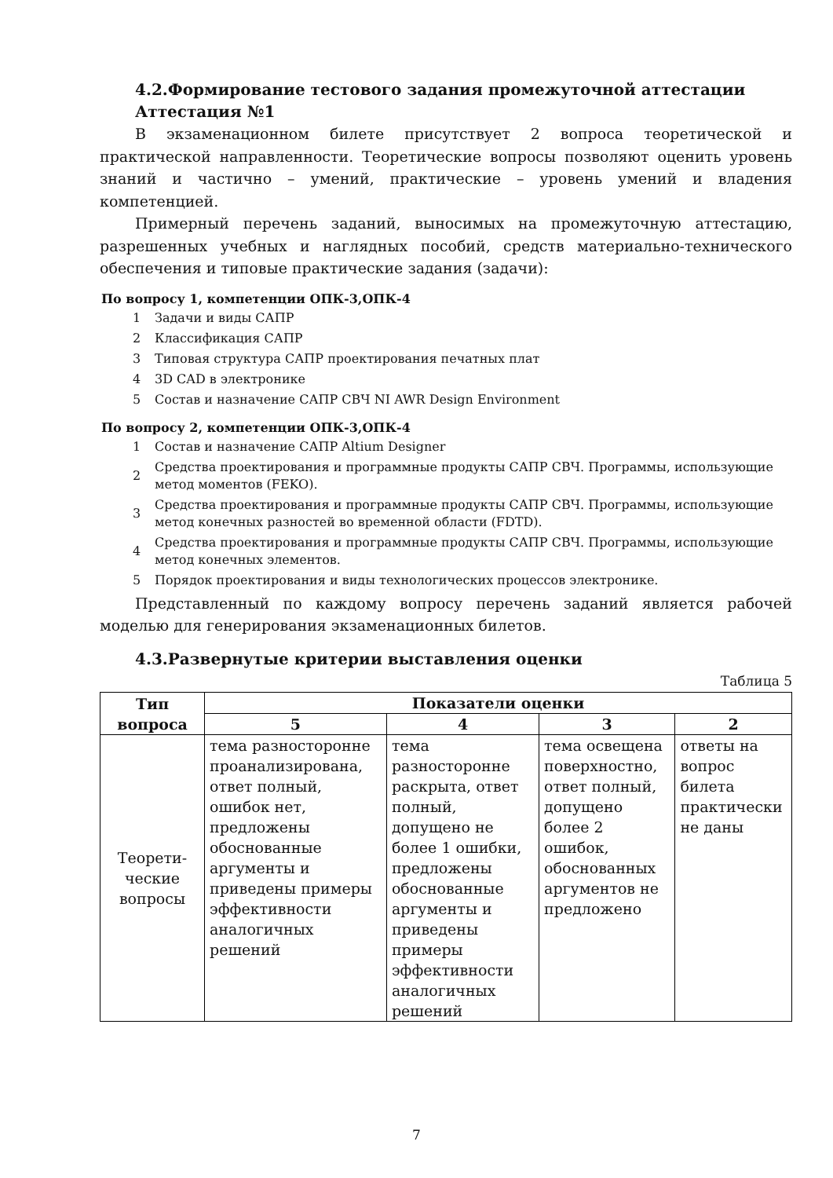4.2.Формирование тестового задания промежуточной аттестации
Аттестация №1
В экзаменационном билете присутствует 2 вопроса теоретической и практической направленности. Теоретические вопросы позволяют оценить уровень знаний и частично – умений, практические – уровень умений и владения компетенцией.
Примерный перечень заданий, выносимых на промежуточную аттестацию, разрешенных учебных и наглядных пособий, средств материально-технического обеспечения и типовые практические задания (задачи):
По вопросу 1, компетенции ОПК-3,ОПК-4
1 Задачи и виды САПР
2 Классификация САПР
3 Типовая структура САПР проектирования печатных плат
4 3D CAD в электронике
5 Состав и назначение САПР СВЧ NI AWR Design Environment
По вопросу 2, компетенции ОПК-3,ОПК-4
1 Состав и назначение САПР Altium Designer
2 Средства проектирования и программные продукты САПР СВЧ. Программы, использующие метод моментов (FEKO).
3 Средства проектирования и программные продукты САПР СВЧ. Программы, использующие метод конечных разностей во временной области (FDTD).
4 Средства проектирования и программные продукты САПР СВЧ. Программы, использующие метод конечных элементов.
5 Порядок проектирования и виды технологических процессов электронике.
Представленный по каждому вопросу перечень заданий является рабочей моделью для генерирования экзаменационных билетов.
4.3.Развернутые критерии выставления оценки
Таблица 5
| Тип вопроса | Показатели оценки | | | |
| --- | --- | --- | --- | --- |
| | 5 | 4 | 3 | 2 |
| Теорети-ческие вопросы | тема разносторонне проанализирована, ответ полный, ошибок нет, предложены обоснованные аргументы и приведены примеры эффективности аналогичных решений | тема разносторонне раскрыта, ответ полный, допущено не более 1 ошибки, предложены обоснованные аргументы и приведены примеры эффективности аналогичных решений | тема освещена поверхностно, ответ полный, допущено более 2 ошибок, обоснованных аргументов не предложено | ответы на вопрос билета практически не даны |
7